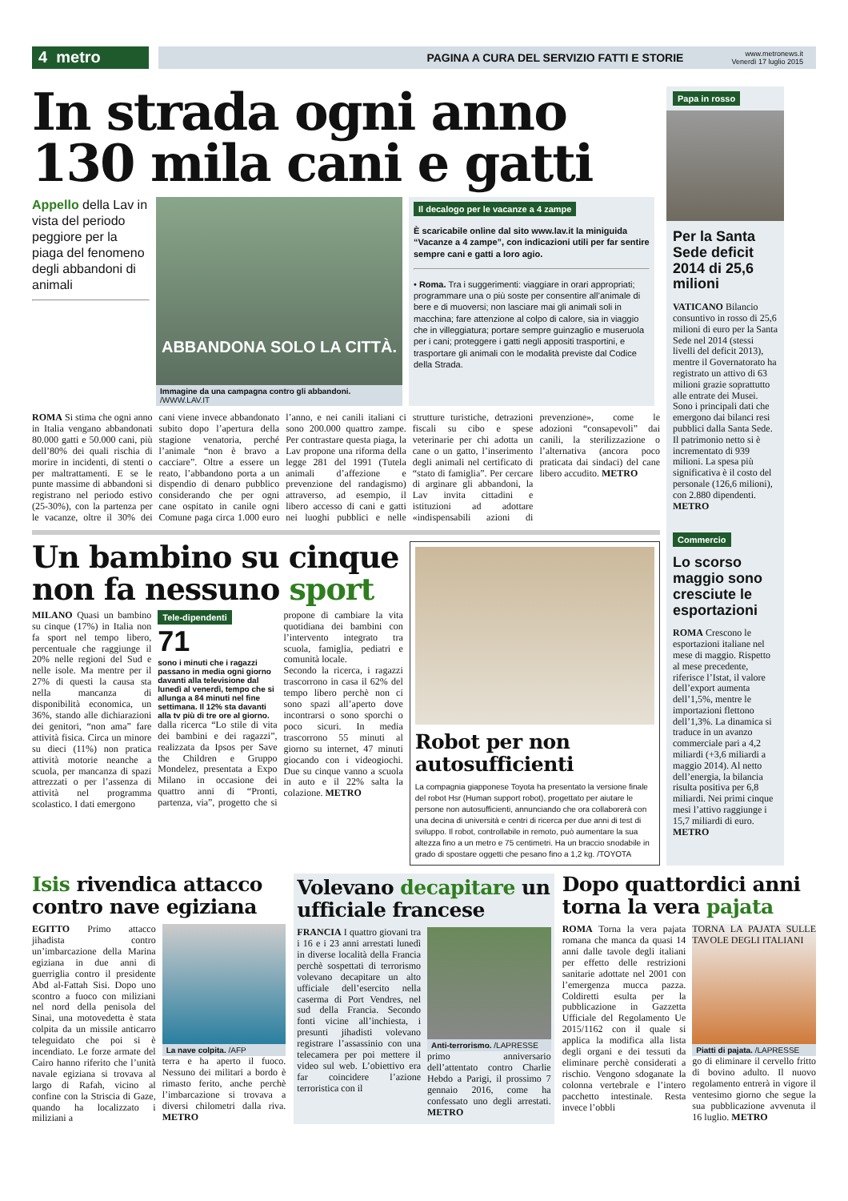4 metro
PAGINA A CURA DEL SERVIZIO FATTI E STORIE
www.metronews.it
Venerdì 17 luglio 2015
In strada ogni anno 130 mila cani e gatti
Appello della Lav in vista del periodo peggiore per la piaga del fenomeno degli abbandoni di animali
ABBANDONA SOLO LA CITTÀ.
Immagine da una campagna contro gli abbandoni. /WWW.LAV.IT
Il decalogo per le vacanze a 4 zampe
È scaricabile online dal sito www.lav.it la miniguida “Vacanze a 4 zampe”, con indicazioni utili per far sentire sempre cani e gatti a loro agio.
• Roma. Tra i suggerimenti: viaggiare in orari appropriati; programmare una o più soste per consentire all’animale di bere e di muoversi; non lasciare mai gli animali soli in macchina; fare attenzione al colpo di calore, sia in viaggio che in villeggiatura; portare sempre guinzaglio e museruola per i cani; proteggere i gatti negli appositi trasportini, e trasportare gli animali con le modalità previste dal Codice della Strada.
ROMA Si stima che ogni anno in Italia vengano abbandonati 80.000 gatti e 50.000 cani, più dell’80% dei quali rischia di morire in incidenti, di stenti o per maltrattamenti. E se le punte massime di abbandoni si registrano nel periodo estivo (25-30%), con la partenza per le vacanze, oltre il 30% dei cani viene invece abbandonato subito dopo l’apertura della stagione venatoria, perché l’animale “non è bravo a cacciare”. Oltre a essere un reato, l’abbandono porta a un dispendio di denaro pubblico considerando che per ogni cane ospitato in canile ogni Comune paga circa 1.000 euro l’anno, e nei canili italiani ci sono 200.000 quattro zampe. Per contrastare questa piaga, la Lav propone una riforma della legge 281 del 1991 (Tutela animali d’affezione e prevenzione del randagismo) attraverso, ad esempio, il libero accesso di cani e gatti nei luoghi pubblici e nelle strutture turistiche, detrazioni fiscali su cibo e spese veterinarie per chi adotta un cane o un gatto, l’inserimento degli animali nel certificato di “stato di famiglia”. Per cercare di arginare gli abbandoni, la Lav invita cittadini e istituzioni ad adottare «indispensabili azioni di prevenzione», come le adozioni “consapevoli” dai canili, la sterilizzazione o l’alternativa (ancora poco praticata dai sindaci) del cane libero accudito. METRO
Un bambino su cinque non fa nessuno sport
MILANO Quasi un bambino su cinque (17%) in Italia non fa sport nel tempo libero, percentuale che raggiunge il 20% nelle regioni del Sud e nelle isole. Ma mentre per il 27% di questi la causa sta nella mancanza di disponibilità economica, un 36%, stando alle dichiarazioni dei genitori, “non ama” fare attività fisica. Circa un minore su dieci (11%) non pratica attività motorie neanche a scuola, per mancanza di spazi attrezzati o per l’assenza di attività nel programma scolastico. I dati emergono
Tele-dipendenti
71
sono i minuti che i ragazzi passano in media ogni giorno davanti alla televisione dal lunedì al venerdì, tempo che si allunga a 84 minuti nel fine settimana. Il 12% sta davanti alla tv più di tre ore al giorno.
dalla ricerca “Lo stile di vita dei bambini e dei ragazzi”, realizzata da Ipsos per Save the Children e Gruppo Mondelez, presentata a Expo Milano in occasione dei quattro anni di “Pronti, partenza, via”, progetto che si propone di cambiare la vita quotidiana dei bambini con l’intervento integrato tra scuola, famiglia, pediatri e comunità locale.
Secondo la ricerca, i ragazzi trascorrono in casa il 62% del tempo libero perchè non ci sono spazi all’aperto dove incontrarsi o sono sporchi o poco sicuri. In media trascorrono 55 minuti al giorno su internet, 47 minuti giocando con i videogiochi. Due su cinque vanno a scuola in auto e il 22% salta la colazione. METRO
Robot per non autosufficienti
La compagnia giapponese Toyota ha presentato la versione finale del robot Hsr (Human support robot), progettato per aiutare le persone non autosufficienti, annunciando che ora collaborerà con una decina di università e centri di ricerca per due anni di test di sviluppo. Il robot, controllabile in remoto, può aumentare la sua altezza fino a un metro e 75 centimetri. Ha un braccio snodabile in grado di spostare oggetti che pesano fino a 1,2 kg. /TOYOTA
Papa in rosso
Per la Santa Sede deficit 2014 di 25,6 milioni
VATICANO Bilancio consuntivo in rosso di 25,6 milioni di euro per la Santa Sede nel 2014 (stessi livelli del deficit 2013), mentre il Governatorato ha registrato un attivo di 63 milioni grazie soprattutto alle entrate dei Musei. Sono i principali dati che emergono dai bilanci resi pubblici dalla Santa Sede. Il patrimonio netto si è incrementato di 939 milioni. La spesa più significativa è il costo del personale (126,6 milioni), con 2.880 dipendenti. METRO
Commercio
Lo scorso maggio sono cresciute le esportazioni
ROMA Crescono le esportazioni italiane nel mese di maggio. Rispetto al mese precedente, riferisce l’Istat, il valore dell’export aumenta dell’1,5%, mentre le importazioni flettono dell’1,3%. La dinamica si traduce in un avanzo commerciale pari a 4,2 miliardi (+3,6 miliardi a maggio 2014). Al netto dell’energia, la bilancia risulta positiva per 6,8 miliardi. Nei primi cinque mesi l’attivo raggiunge i 15,7 miliardi di euro. METRO
Isis rivendica attacco contro nave egiziana
EGITTO Primo attacco jihadista contro un’imbarcazione della Marina egiziana in due anni di guerriglia contro il presidente Abd al-Fattah Sisi. Dopo uno scontro a fuoco con miliziani nel nord della penisola del Sinai, una motovedetta è stata colpita da un missile anticarro teleguidato che poi si è incendiato. Le forze armate del Cairo hanno riferito che l’unità navale egiziana si trovava al largo di Rafah, vicino al confine con la Striscia di Gaze, quando ha localizzato i miliziani a
La nave colpita. /AFP
terra e ha aperto il fuoco. Nessuno dei militari a bordo è rimasto ferito, anche perchè l’imbarcazione si trovava a diversi chilometri dalla riva. METRO
Volevano decapitare un ufficiale francese
FRANCIA I quattro giovani tra i 16 e i 23 anni arrestati lunedì in diverse località della Francia perchè sospettati di terrorismo volevano decapitare un alto ufficiale dell’esercito nella caserma di Port Vendres, nel sud della Francia. Secondo fonti vicine all’inchiesta, i presunti jihadisti volevano registrare l’assassinio con una telecamera per poi mettere il video sul web. L’obiettivo era far coincidere l’azione terroristica con il
Anti-terrorismo. /LAPRESSE
primo anniversario dell’attentato contro Charlie Hebdo a Parigi, il prossimo 7 gennaio 2016, come ha confessato uno degli arrestati. METRO
Dopo quattordici anni torna la vera pajata
ROMA Torna la vera pajata romana che manca da quasi 14 anni dalle tavole degli italiani per effetto delle restrizioni sanitarie adottate nel 2001 con l’emergenza mucca pazza. Coldiretti esulta per la pubblicazione in Gazzetta Ufficiale del Regolamento Ue 2015/1162 con il quale si applica la modifica alla lista degli organi e dei tessuti da eliminare perchè considerati a rischio. Vengono sdoganate la colonna vertebrale e l’intero pacchetto intestinale. Resta invece l’obbli
TORNA LA PAJATA SULLE TAVOLE DEGLI ITALIANI
Piatti di pajata. /LAPRESSE
go di eliminare il cervello fritto di bovino adulto. Il nuovo regolamento entrerà in vigore il ventesimo giorno che segue la sua pubblicazione avvenuta il 16 luglio. METRO